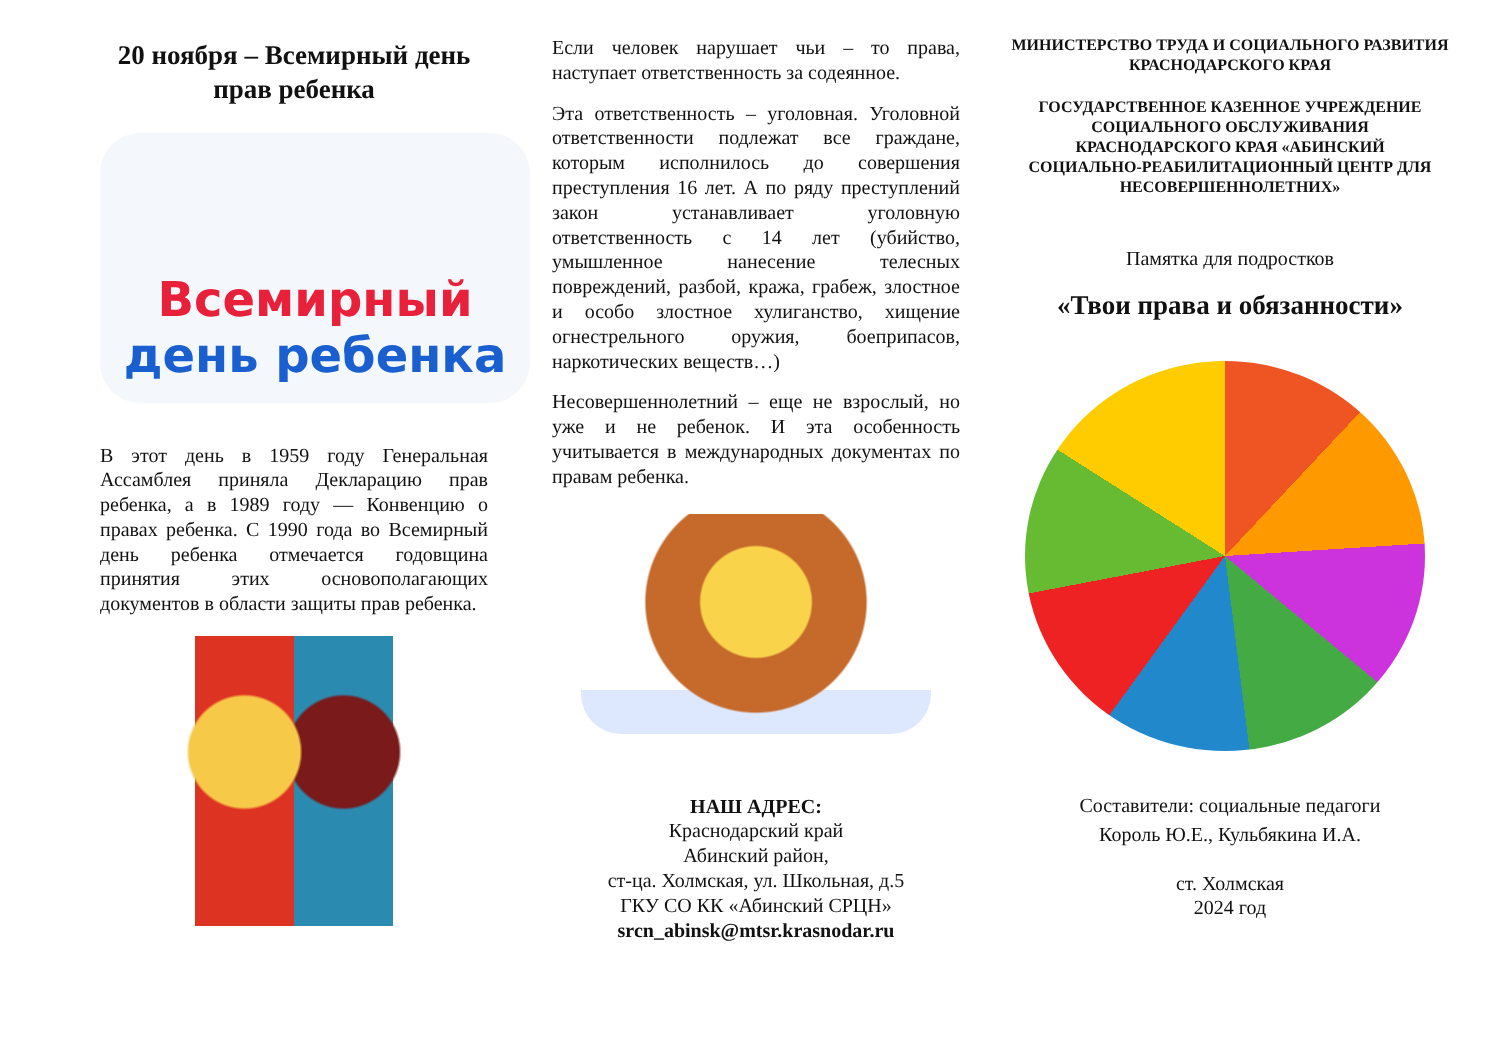20 ноября – Всемирный день прав ребенка
Всемирный
день ребенка
В этот день в 1959 году Генеральная Ассамблея приняла Декларацию прав ребенка, а в 1989 году — Конвенцию о правах ребенка. С 1990 года во Всемирный день ребенка отмечается годовщина принятия этих основополагающих документов в области защиты прав ребенка.
Если человек нарушает чьи – то права, наступает ответственность за содеянное.
Эта ответственность – уголовная. Уголовной ответственности подлежат все граждане, которым исполнилось до совершения преступления 16 лет. А по ряду преступлений закон устанавливает уголовную ответственность с 14 лет (убийство, умышленное нанесение телесных повреждений, разбой, кража, грабеж, злостное и особо злостное хулиганство, хищение огнестрельного оружия, боеприпасов, наркотических веществ…)
Несовершеннолетний – еще не взрослый, но уже и не ребенок. И эта особенность учитывается в международных документах по правам ребенка.
НАШ АДРЕС:
Краснодарский край
Абинский район,
ст-ца. Холмская, ул. Школьная, д.5
ГКУ СО КК «Абинский СРЦН»
srcn_abinsk@mtsr.krasnodar.ru
МИНИСТЕРСТВО ТРУДА И СОЦИАЛЬНОГО РАЗВИТИЯ КРАСНОДАРСКОГО КРАЯ
ГОСУДАРСТВЕННОЕ КАЗЕННОЕ УЧРЕЖДЕНИЕ СОЦИАЛЬНОГО ОБСЛУЖИВАНИЯ КРАСНОДАРСКОГО КРАЯ «АБИНСКИЙ СОЦИАЛЬНО-РЕАБИЛИТАЦИОННЫЙ ЦЕНТР ДЛЯ НЕСОВЕРШЕННОЛЕТНИХ»
Памятка для подростков
«Твои права и обязанности»
Составители: социальные педагоги
Король Ю.Е., Кульбякина И.А.
ст. Холмская
2024 год